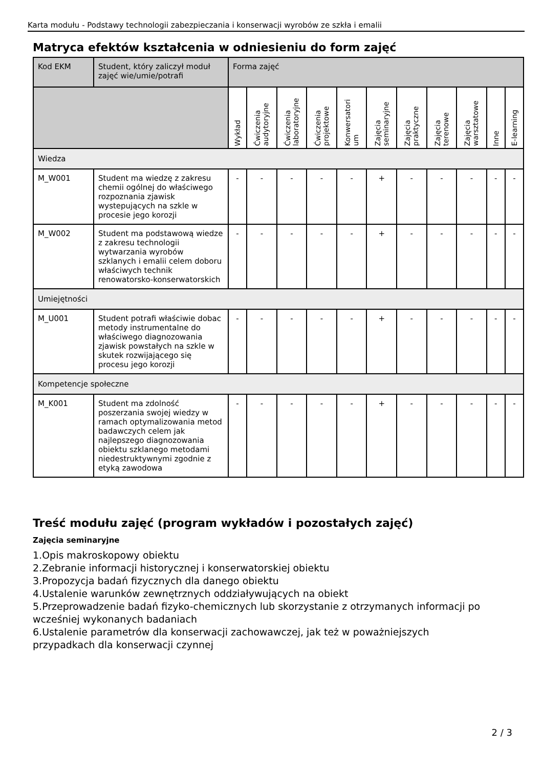Karta modułu - Podstawy technologii zabezpieczania i konserwacji wyrobów ze szkła i emalii
Matryca efektów kształcenia w odniesieniu do form zajęć
| Kod EKM | Student, który zaliczył moduł zajęć wie/umie/potrafi | Forma zajęć | | | | | | | | | | |
| --- | --- | --- | --- | --- | --- | --- | --- | --- | --- | --- | --- | --- |
| | | Wykład | Ćwiczenia audytoryjne | Ćwiczenia laboratoryjne | Ćwiczenia projektowe | Konwersatori um | Zajęcia seminaryjne | Zajęcia praktyczne | Zajęcia terenowe | Zajęcia warsztatowe | Inne | E-learning |
| Wiedza | | | | | | | | | | | | |
| M_W001 | Student ma wiedzę z zakresu chemii ogólnej do właściwego rozpoznania zjawisk wystepujących na szkle w procesie jego korozji | - | - | - | - | - | + | - | - | - | - | - |
| M_W002 | Student ma podstawową wiedze z zakresu technologii wytwarzania wyrobów szklanych i emalii celem doboru właściwych technik renowatorsko-konserwatorskich | - | - | - | - | - | + | - | - | - | - | - |
| Umiejętności | | | | | | | | | | | | |
| M_U001 | Student potrafi właściwie dobac metody instrumentalne do właściwego diagnozowania zjawisk powstałych na szkle w skutek rozwijającego się procesu jego korozji | - | - | - | - | - | + | - | - | - | - | - |
| Kompetencje społeczne | | | | | | | | | | | | |
| M_K001 | Student ma zdolność poszerzania swojej wiedzy w ramach optymalizowania metod badawczych celem jak najlepszego diagnozowania obiektu szklanego metodami niedestruktywnymi zgodnie z etyką zawodowa | - | - | - | - | - | + | - | - | - | - | - |
Treść modułu zajęć (program wykładów i pozostałych zajęć)
Zajęcia seminaryjne
1.Opis makroskopowy obiektu
2.Zebranie informacji historycznej i konserwatorskiej obiektu
3.Propozycja badań fizycznych dla danego obiektu
4.Ustalenie warunków zewnętrznych oddziaływujących na obiekt
5.Przeprowadzenie badań fizyko-chemicznych lub skorzystanie z otrzymanych informacji po wcześniej wykonanych badaniach
6.Ustalenie parametrów dla konserwacji zachowawczej, jak też w poważniejszych przypadkach dla konserwacji czynnej
2 / 3